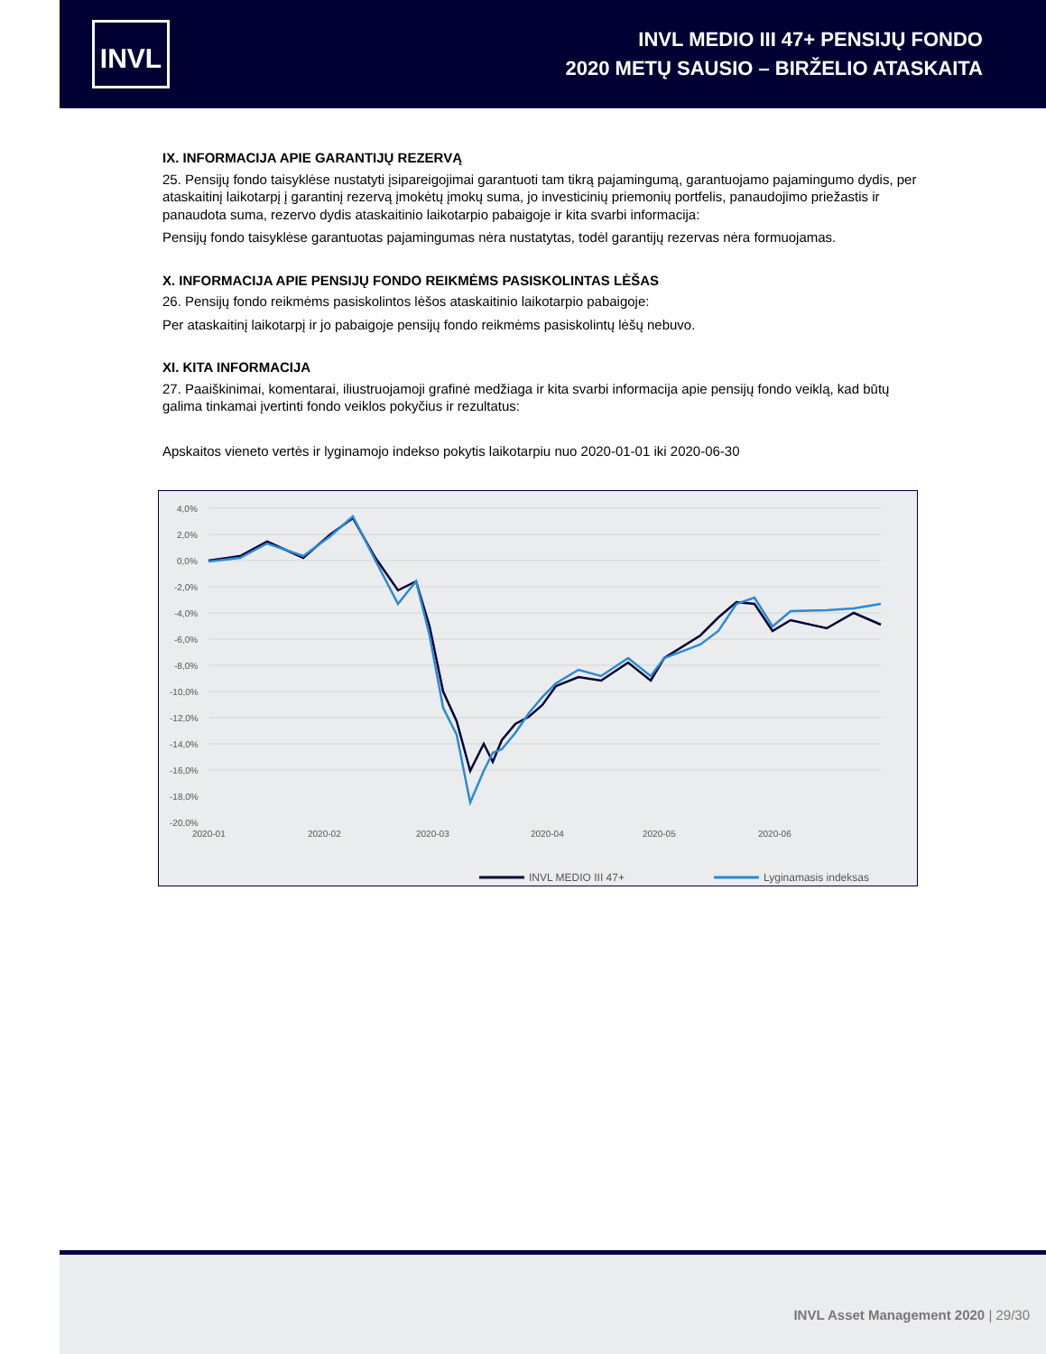INVL
INVL MEDIO III 47+ PENSIJŲ FONDO
2020 METŲ SAUSIO – BIRŽELIO ATASKAITA
IX. INFORMACIJA APIE GARANTIJŲ REZERVĄ
25. Pensijų fondo taisyklėse nustatyti įsipareigojimai garantuoti tam tikrą pajamingumą, garantuojamo pajamingumo dydis, per ataskaitinį laikotarpį į garantinį rezervą įmokėtų įmokų suma, jo investicinių priemonių portfelis, panaudojimo priežastis ir panaudota suma, rezervo dydis ataskaitinio laikotarpio pabaigoje ir kita svarbi informacija:
Pensijų fondo taisyklėse garantuotas pajamingumas nėra nustatytas, todėl garantijų rezervas nėra formuojamas.
X. INFORMACIJA APIE PENSIJŲ FONDO REIKMĖMS PASISKOLINTAS LĖŠAS
26. Pensijų fondo reikmėms pasiskolintos lėšos ataskaitinio laikotarpio pabaigoje:
Per ataskaitinį laikotarpį ir jo pabaigoje pensijų fondo reikmėms pasiskolintų lėšų nebuvo.
XI. KITA INFORMACIJA
27. Paaiškinimai, komentarai, iliustruojamoji grafinė medžiaga ir kita svarbi informacija apie pensijų fondo veiklą, kad būtų galima tinkamai įvertinti fondo veiklos pokyčius ir rezultatus:
Apskaitos vieneto vertės ir lyginamojo indekso pokytis laikotarpiu nuo 2020-01-01 iki 2020-06-30
4,0%
2,0%
0,0%
-2,0%
-4,0%
-6,0%
-8,0%
-10,0%
-12,0%
-14,0%
-16,0%
-18,0%
-20,0%
2020-01
2020-02
2020-03
2020-04
2020-05
2020-06
INVL MEDIO III 47+
Lyginamasis indeksas
INVL Asset Management 2020 | 29/30